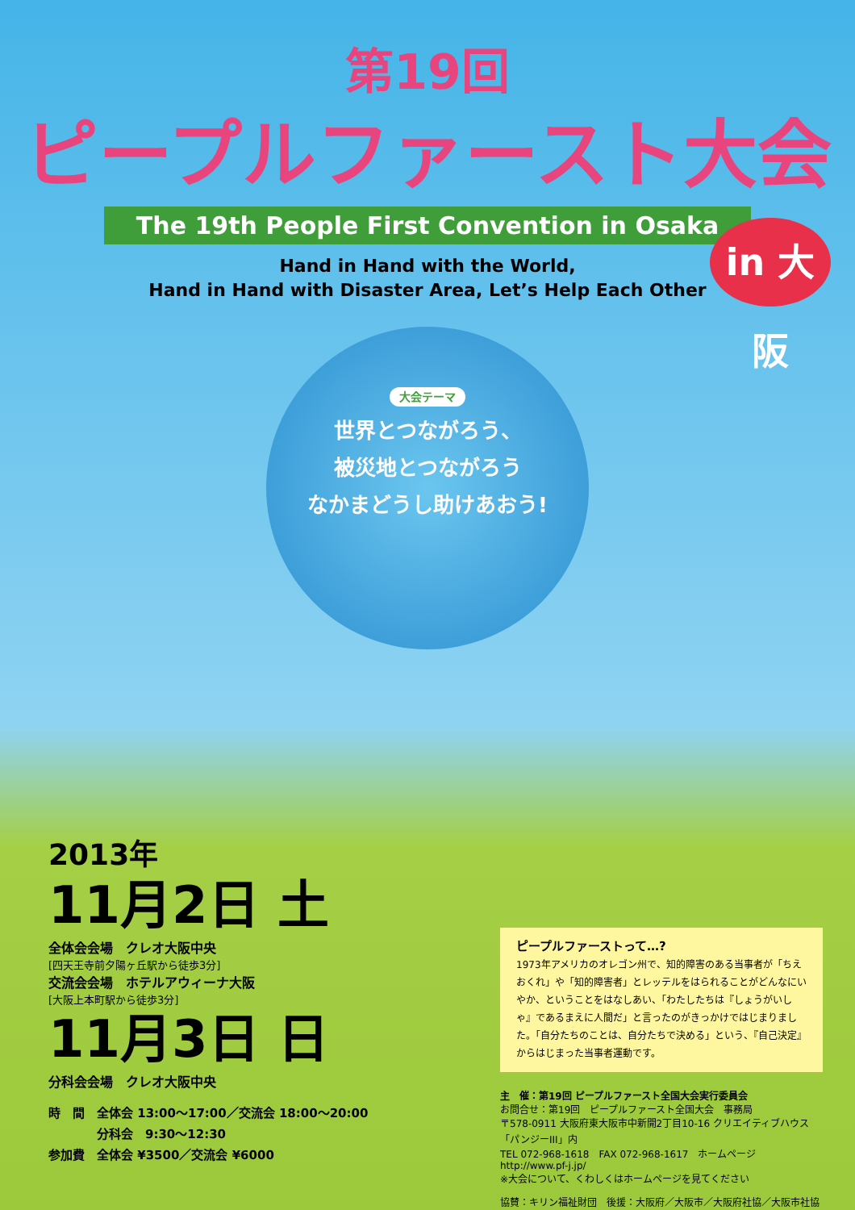第19回
ピープルファースト大会
The 19th People First Convention in Osaka
Hand in Hand with the World,
Hand in Hand with Disaster Area, Let’s Help Each Other
in 大阪
大会テーマ
世界とつながろう、
被災地とつながろう
なかまどうし助けあおう!
2013年
11月2日 土
全体会会場　クレオ大阪中央
[四天王寺前夕陽ヶ丘駅から徒歩3分]
交流会会場　ホテルアウィーナ大阪
[大阪上本町駅から徒歩3分]
11月3日 日
分科会会場　クレオ大阪中央
時　間　全体会 13:00〜17:00／交流会 18:00〜20:00
　　　　分科会　9:30〜12:30
参加費　全体会 ¥3500／交流会 ¥6000
ピープルファーストって…?
1973年アメリカのオレゴン州で、知的障害のある当事者が「ちえおくれ」や「知的障害者」とレッテルをはられることがどんなにいやか、ということをはなしあい、「わたしたちは『しょうがいしゃ』であるまえに人間だ」と言ったのがきっかけではじまりました。「自分たちのことは、自分たちで決める」という、『自己決定』からはじまった当事者運動です。
主　催：第19回 ピープルファースト全国大会実行委員会
お問合せ：第19回　ピープルファースト全国大会　事務局
〒578-0911 大阪府東大阪市中新開2丁目10-16 クリエイティブハウス「パンジーIII」内
TEL 072-968-1618　FAX 072-968-1617　ホームページ http://www.pf-j.jp/
※大会について、くわしくはホームページを見てください
協賛：キリン福祉財団　後援：大阪府／大阪市／大阪府社協／大阪市社協